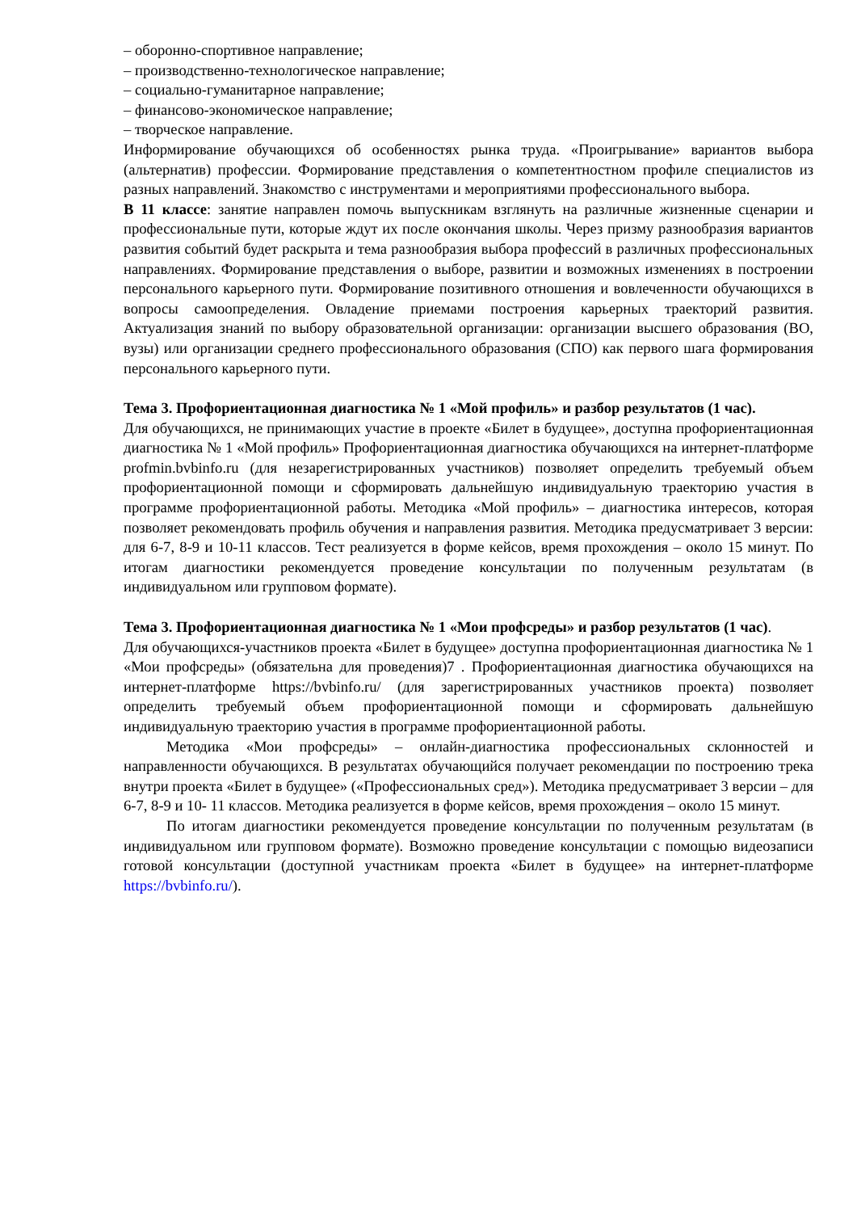– оборонно-спортивное направление;
– производственно-технологическое направление;
– социально-гуманитарное направление;
– финансово-экономическое направление;
– творческое направление.
Информирование обучающихся об особенностях рынка труда. «Проигрывание» вариантов выбора (альтернатив) профессии. Формирование представления о компетентностном профиле специалистов из разных направлений. Знакомство с инструментами и мероприятиями профессионального выбора.
В 11 классе: занятие направлен помочь выпускникам взглянуть на различные жизненные сценарии и профессиональные пути, которые ждут их после окончания школы. Через призму разнообразия вариантов развития событий будет раскрыта и тема разнообразия выбора профессий в различных профессиональных направлениях. Формирование представления о выборе, развитии и возможных изменениях в построении персонального карьерного пути. Формирование позитивного отношения и вовлеченности обучающихся в вопросы самоопределения. Овладение приемами построения карьерных траекторий развития. Актуализация знаний по выбору образовательной организации: организации высшего образования (ВО, вузы) или организации среднего профессионального образования (СПО) как первого шага формирования персонального карьерного пути.
Тема 3. Профориентационная диагностика № 1 «Мой профиль» и разбор результатов (1 час).
Для обучающихся, не принимающих участие в проекте «Билет в будущее», доступна профориентационная диагностика № 1 «Мой профиль» Профориентационная диагностика обучающихся на интернет-платформе profmin.bvbinfo.ru (для незарегистрированных участников) позволяет определить требуемый объем профориентационной помощи и сформировать дальнейшую индивидуальную траекторию участия в программе профориентационной работы. Методика «Мой профиль» – диагностика интересов, которая позволяет рекомендовать профиль обучения и направления развития. Методика предусматривает 3 версии: для 6-7, 8-9 и 10-11 классов. Тест реализуется в форме кейсов, время прохождения – около 15 минут. По итогам диагностики рекомендуется проведение консультации по полученным результатам (в индивидуальном или групповом формате).
Тема 3. Профориентационная диагностика № 1 «Мои профсреды» и разбор результатов (1 час).
Для обучающихся-участников проекта «Билет в будущее» доступна профориентационная диагностика № 1 «Мои профсреды» (обязательна для проведения)7 . Профориентационная диагностика обучающихся на интернет-платформе https://bvbinfo.ru/ (для зарегистрированных участников проекта) позволяет определить требуемый объем профориентационной помощи и сформировать дальнейшую индивидуальную траекторию участия в программе профориентационной работы.
Методика «Мои профсреды» – онлайн-диагностика профессиональных склонностей и направленности обучающихся. В результатах обучающийся получает рекомендации по построению трека внутри проекта «Билет в будущее» («Профессиональных сред»). Методика предусматривает 3 версии – для 6-7, 8-9 и 10- 11 классов. Методика реализуется в форме кейсов, время прохождения – около 15 минут.
По итогам диагностики рекомендуется проведение консультации по полученным результатам (в индивидуальном или групповом формате). Возможно проведение консультации с помощью видеозаписи готовой консультации (доступной участникам проекта «Билет в будущее» на интернет-платформе https://bvbinfo.ru/).